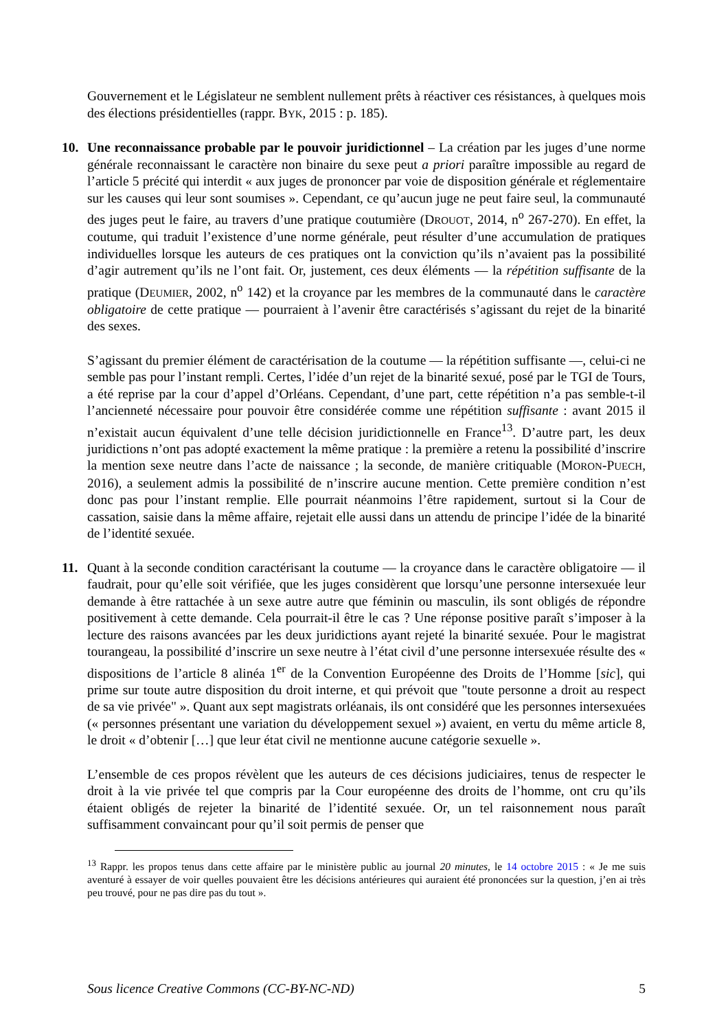Gouvernement et le Législateur ne semblent nullement prêts à réactiver ces résistances, à quelques mois des élections présidentielles (rappr. BYK, 2015 : p. 185).
10. Une reconnaissance probable par le pouvoir juridictionnel – La création par les juges d’une norme générale reconnaissant le caractère non binaire du sexe peut a priori paraître impossible au regard de l’article 5 précité qui interdit « aux juges de prononcer par voie de disposition générale et réglementaire sur les causes qui leur sont soumises ». Cependant, ce qu’aucun juge ne peut faire seul, la communauté des juges peut le faire, au travers d’une pratique coutumière (DROUOT, 2014, n<sup>o</sup> 267-270). En effet, la coutume, qui traduit l’existence d’une norme générale, peut résulter d’une accumulation de pratiques individuelles lorsque les auteurs de ces pratiques ont la conviction qu’ils n’avaient pas la possibilité d’agir autrement qu’ils ne l’ont fait. Or, justement, ces deux éléments — la répétition suffisante de la pratique (DEUMIER, 2002, n<sup>o</sup> 142) et la croyance par les membres de la communauté dans le caractère obligatoire de cette pratique — pourraient à l’avenir être caractérisés s’agissant du rejet de la binarité des sexes.
S’agissant du premier élément de caractérisation de la coutume — la répétition suffisante —, celui-ci ne semble pas pour l’instant rempli. Certes, l’idée d’un rejet de la binarité sexué, posé par le TGI de Tours, a été reprise par la cour d’appel d’Orléans. Cependant, d’une part, cette répétition n’a pas semble-t-il l’ancienneté nécessaire pour pouvoir être considérée comme une répétition suffisante : avant 2015 il n’existait aucun équivalent d’une telle décision juridictionnelle en France<sup>13</sup>. D’autre part, les deux juridictions n’ont pas adopté exactement la même pratique : la première a retenu la possibilité d’inscrire la mention sexe neutre dans l’acte de naissance ; la seconde, de manière critiquable (MORON-PUECH, 2016), a seulement admis la possibilité de n’inscrire aucune mention. Cette première condition n’est donc pas pour l’instant remplie. Elle pourrait néanmoins l’être rapidement, surtout si la Cour de cassation, saisie dans la même affaire, rejetait elle aussi dans un attendu de principe l’idée de la binarité de l’identité sexuée.
11. Quant à la seconde condition caractérisant la coutume — la croyance dans le caractère obligatoire — il faudrait, pour qu’elle soit vérifiée, que les juges considèrent que lorsqu’une personne intersexuée leur demande à être rattachée à un sexe autre autre que féminin ou masculin, ils sont obligés de répondre positivement à cette demande. Cela pourrait-il être le cas ? Une réponse positive paraît s’imposer à la lecture des raisons avancées par les deux juridictions ayant rejeté la binarité sexuée. Pour le magistrat tourangeau, la possibilité d’inscrire un sexe neutre à l’état civil d’une personne intersexuée résulte des « dispositions de l’article 8 alinéa 1<sup>er</sup> de la Convention Européenne des Droits de l’Homme [sic], qui prime sur toute autre disposition du droit interne, et qui prévoit que "toute personne a droit au respect de sa vie privée" ». Quant aux sept magistrats orléanais, ils ont considéré que les personnes intersexuées (« personnes présentant une variation du développement sexuel ») avaient, en vertu du même article 8, le droit « d’obtenir […] que leur état civil ne mentionne aucune catégorie sexuelle ».
L’ensemble de ces propos révèlent que les auteurs de ces décisions judiciaires, tenus de respecter le droit à la vie privée tel que compris par la Cour européenne des droits de l’homme, ont cru qu’ils étaient obligés de rejeter la binarité de l’identité sexuée. Or, un tel raisonnement nous paraît suffisamment convaincant pour qu’il soit permis de penser que
<sup>13</sup> Rappr. les propos tenus dans cette affaire par le ministère public au journal 20 minutes, le 14 octobre 2015 : « Je me suis aventuré à essayer de voir quelles pouvaient être les décisions antérieures qui auraient été prononcées sur la question, j’en ai très peu trouvé, pour ne pas dire pas du tout ».
Sous licence Creative Commons (CC-BY-NC-ND) 5